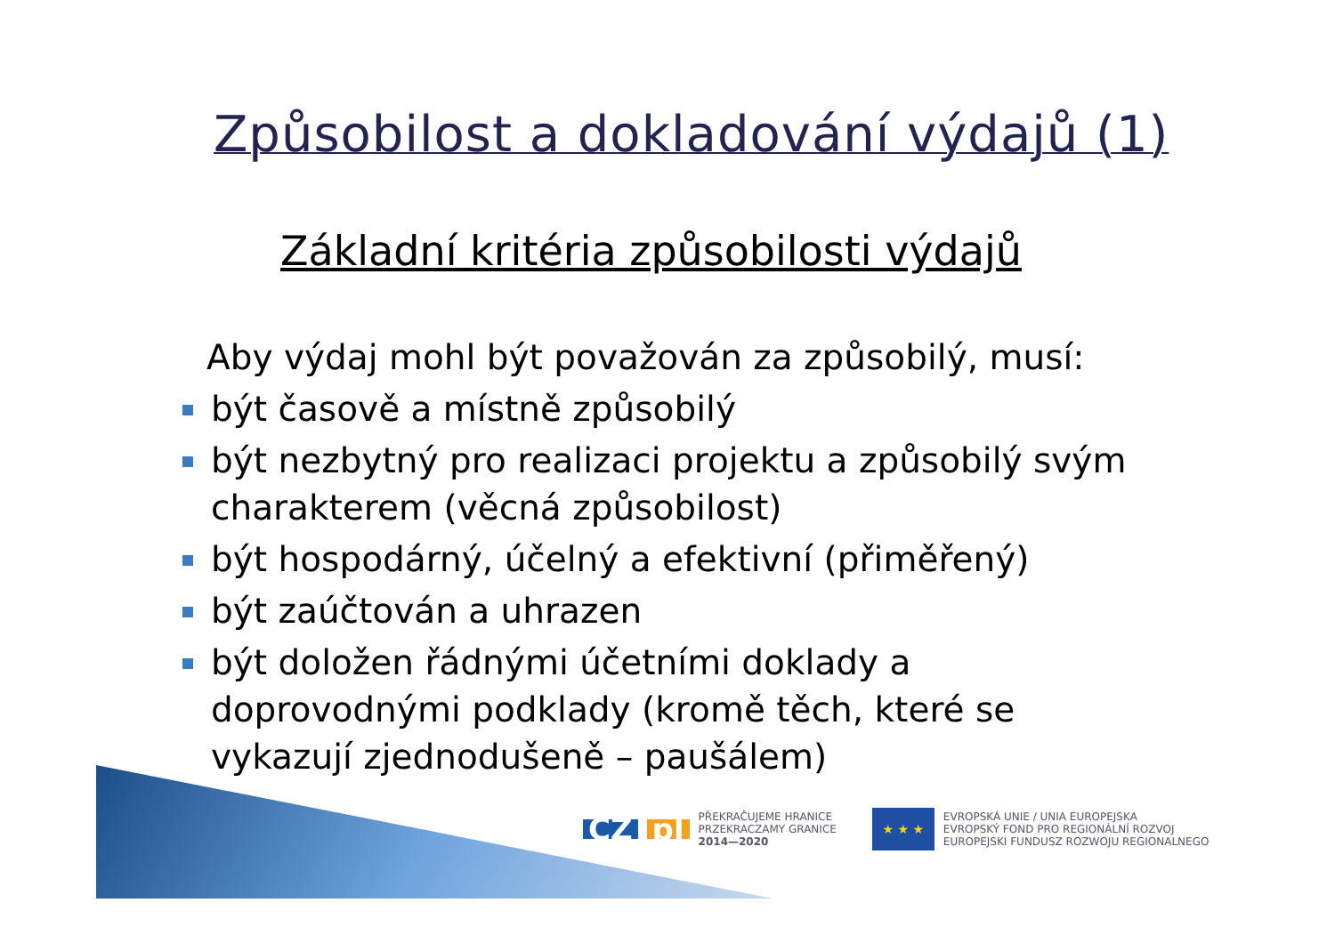Způsobilost a dokladování výdajů (1)
Základní kritéria způsobilosti výdajů
Aby výdaj mohl být považován za způsobilý, musí:
být časově a místně způsobilý
být nezbytný pro realizaci projektu a způsobilý svým charakterem (věcná způsobilost)
být hospodárný, účelný a efektivní (přiměřený)
být zaúčtován a uhrazen
být doložen řádnými účetními doklady a doprovodnými podklady (kromě těch, které se vykazují zjednodušeně – paušálem)
CZ pl
PŘEKRAČUJEME HRANICE
PRZEKRACZAMY GRANICE
2014—2020
★ ★ ★
EVROPSKÁ UNIE / UNIA EUROPEJSKA
EVROPSKÝ FOND PRO REGIONÁLNÍ ROZVOJ
EUROPEJSKI FUNDUSZ ROZWOJU REGIONALNEGO